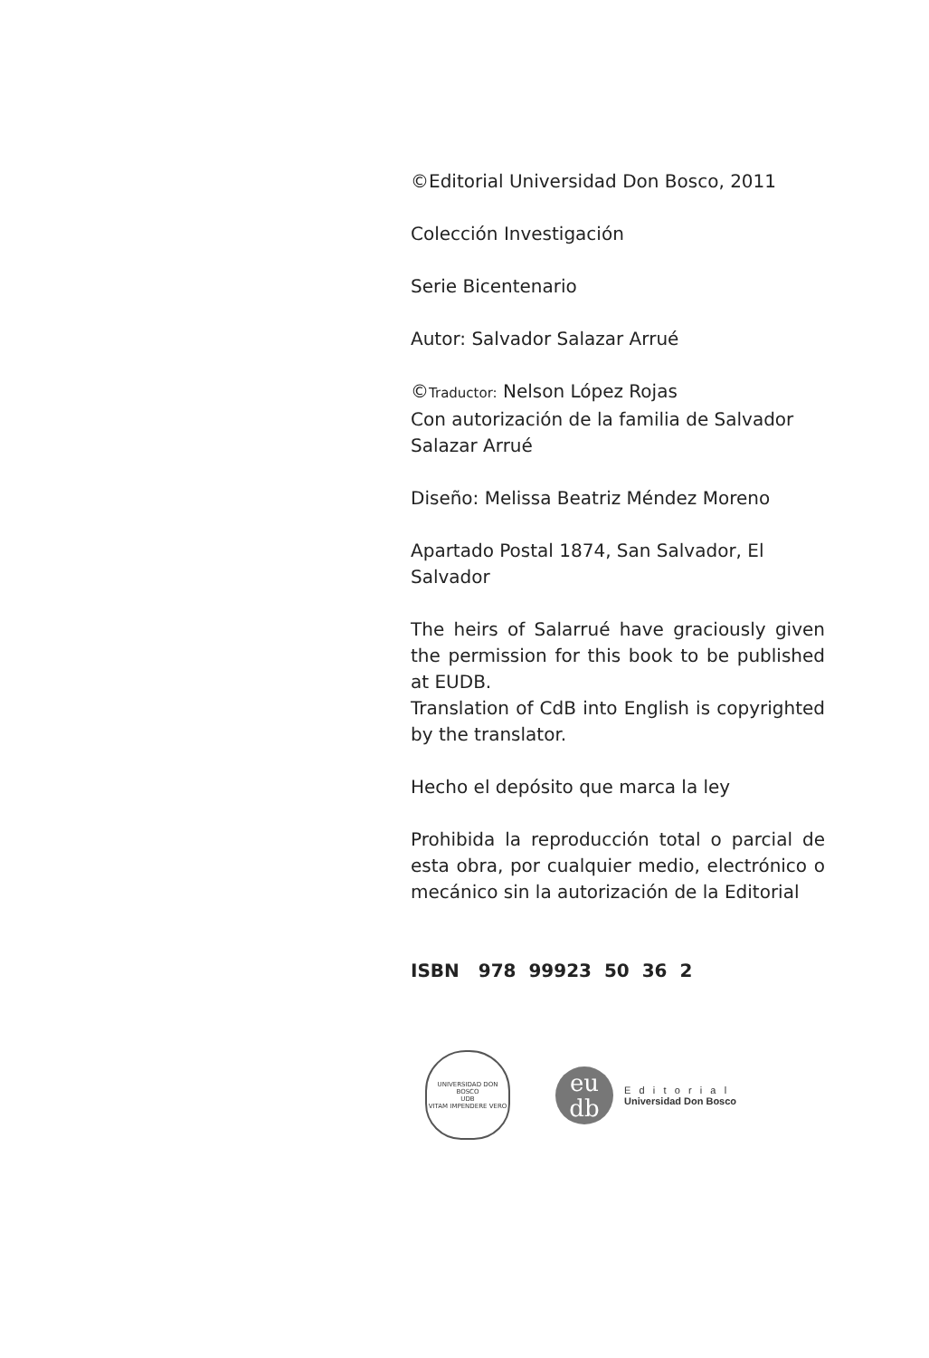©Editorial Universidad Don Bosco, 2011
Colección Investigación
Serie Bicentenario
Autor: Salvador Salazar Arrué
©Traductor: Nelson López Rojas
Con autorización de la familia de Salvador Salazar Arrué
Diseño: Melissa Beatriz Méndez Moreno
Apartado Postal 1874, San Salvador, El Salvador
The heirs of Salarrué have graciously given the permission for this book to be published at EUDB.
Translation of CdB into English is copyrighted by the translator.
Hecho el depósito que marca la ley
Prohibida la reproducción total o parcial de esta obra, por cualquier medio, electrónico o mecánico sin la autorización de la Editorial
ISBN 978 99923 50 36 2
UNIVERSIDAD DON BOSCO
UDB
VITAM IMPENDERE VERO
eu
db
E d i t o r i a l
Universidad Don Bosco